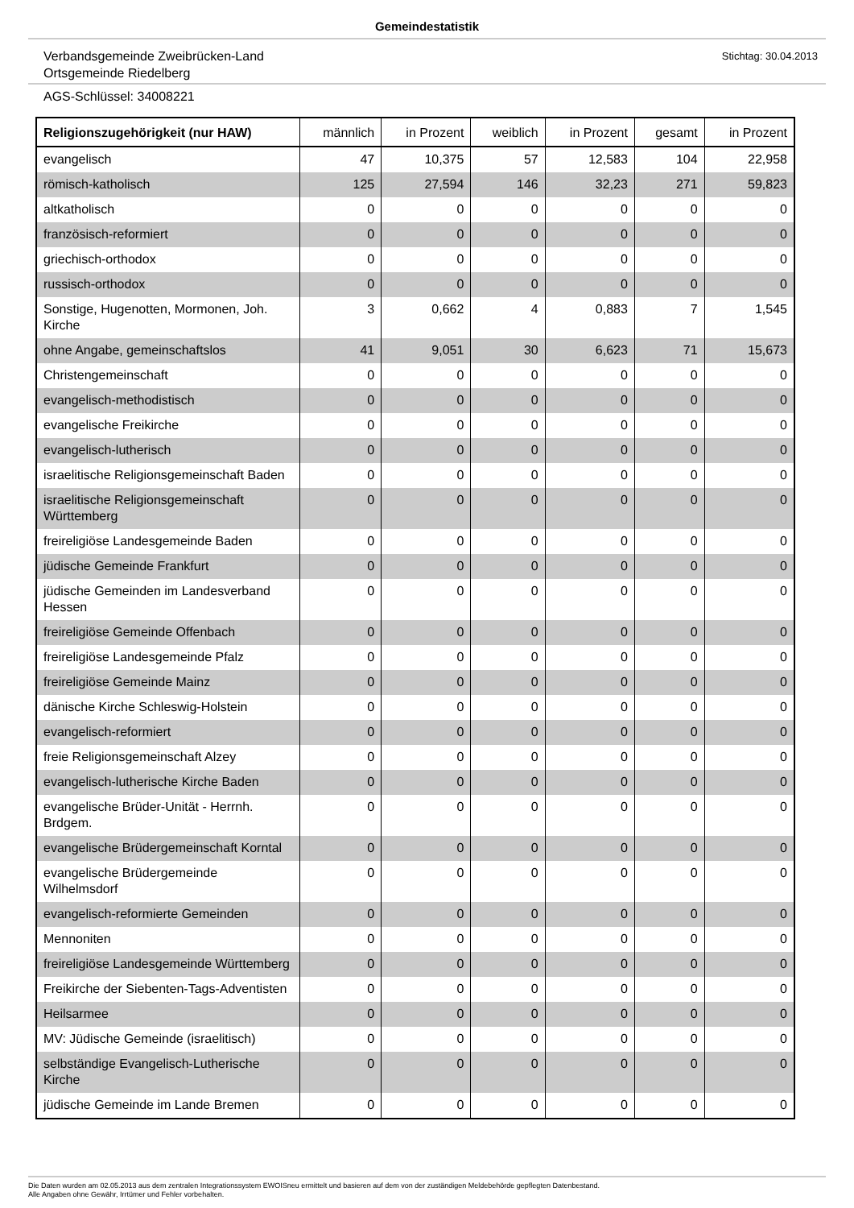Gemeindestatistik
Verbandsgemeinde Zweibrücken-Land
Ortsgemeinde Riedelberg
Stichtag: 30.04.2013
AGS-Schlüssel: 34008221
| Religionszugehörigkeit (nur HAW) | männlich | in Prozent | weiblich | in Prozent | gesamt | in Prozent |
| --- | --- | --- | --- | --- | --- | --- |
| evangelisch | 47 | 10,375 | 57 | 12,583 | 104 | 22,958 |
| römisch-katholisch | 125 | 27,594 | 146 | 32,23 | 271 | 59,823 |
| altkatholisch | 0 | 0 | 0 | 0 | 0 | 0 |
| französisch-reformiert | 0 | 0 | 0 | 0 | 0 | 0 |
| griechisch-orthodox | 0 | 0 | 0 | 0 | 0 | 0 |
| russisch-orthodox | 0 | 0 | 0 | 0 | 0 | 0 |
| Sonstige, Hugenotten, Mormonen, Joh. Kirche | 3 | 0,662 | 4 | 0,883 | 7 | 1,545 |
| ohne Angabe, gemeinschaftslos | 41 | 9,051 | 30 | 6,623 | 71 | 15,673 |
| Christengemeinschaft | 0 | 0 | 0 | 0 | 0 | 0 |
| evangelisch-methodistisch | 0 | 0 | 0 | 0 | 0 | 0 |
| evangelische Freikirche | 0 | 0 | 0 | 0 | 0 | 0 |
| evangelisch-lutherisch | 0 | 0 | 0 | 0 | 0 | 0 |
| israelitische Religionsgemeinschaft Baden | 0 | 0 | 0 | 0 | 0 | 0 |
| israelitische Religionsgemeinschaft Württemberg | 0 | 0 | 0 | 0 | 0 | 0 |
| freireligiöse Landesgemeinde Baden | 0 | 0 | 0 | 0 | 0 | 0 |
| jüdische Gemeinde Frankfurt | 0 | 0 | 0 | 0 | 0 | 0 |
| jüdische Gemeinden im Landesverband Hessen | 0 | 0 | 0 | 0 | 0 | 0 |
| freireligiöse Gemeinde Offenbach | 0 | 0 | 0 | 0 | 0 | 0 |
| freireligiöse Landesgemeinde Pfalz | 0 | 0 | 0 | 0 | 0 | 0 |
| freireligiöse Gemeinde Mainz | 0 | 0 | 0 | 0 | 0 | 0 |
| dänische Kirche Schleswig-Holstein | 0 | 0 | 0 | 0 | 0 | 0 |
| evangelisch-reformiert | 0 | 0 | 0 | 0 | 0 | 0 |
| freie Religionsgemeinschaft Alzey | 0 | 0 | 0 | 0 | 0 | 0 |
| evangelisch-lutherische Kirche Baden | 0 | 0 | 0 | 0 | 0 | 0 |
| evangelische Brüder-Unität - Herrnh. Brdgem. | 0 | 0 | 0 | 0 | 0 | 0 |
| evangelische Brüdergemeinschaft Korntal | 0 | 0 | 0 | 0 | 0 | 0 |
| evangelische Brüdergemeinde Wilhelmsdorf | 0 | 0 | 0 | 0 | 0 | 0 |
| evangelisch-reformierte Gemeinden | 0 | 0 | 0 | 0 | 0 | 0 |
| Mennoniten | 0 | 0 | 0 | 0 | 0 | 0 |
| freireligiöse Landesgemeinde Württemberg | 0 | 0 | 0 | 0 | 0 | 0 |
| Freikirche der Siebenten-Tags-Adventisten | 0 | 0 | 0 | 0 | 0 | 0 |
| Heilsarmee | 0 | 0 | 0 | 0 | 0 | 0 |
| MV: Jüdische Gemeinde (israelitisch) | 0 | 0 | 0 | 0 | 0 | 0 |
| selbständige Evangelisch-Lutherische Kirche | 0 | 0 | 0 | 0 | 0 | 0 |
| jüdische Gemeinde im Lande Bremen | 0 | 0 | 0 | 0 | 0 | 0 |
Die Daten wurden am 02.05.2013 aus dem zentralen Integrationssystem EWOISneu ermittelt und basieren auf dem von der zuständigen Meldebehörde gepflegten Datenbestand.
Alle Angaben ohne Gewähr, Irrtümer und Fehler vorbehalten.